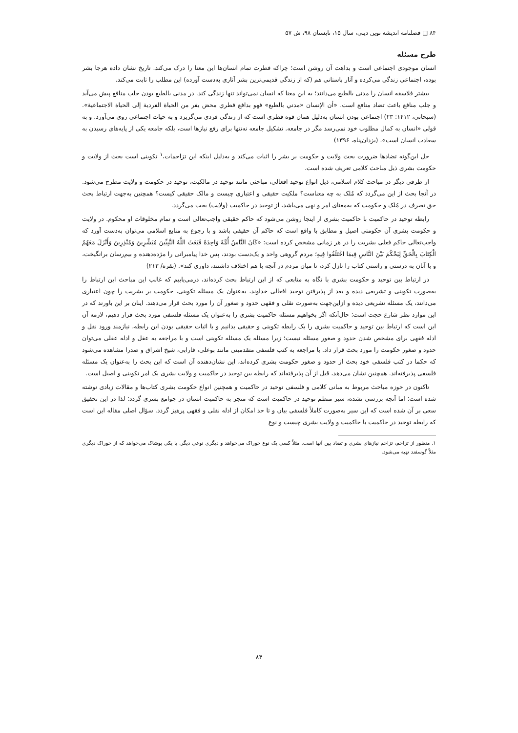۸۴ □ فصلنامه اندیشه نوین دینی، سال ۱۵، تابستان ۹۸، ش ۵۷
طرح مسئله
انسان موجودی اجتماعی است و بداهت آن روشن است؛ چراکه فطرت تمام انسان‌ها این معنا را درک می‌کند. تاریخ نشان داده هرجا بشر بوده، اجتماعی زندگی می‌کرده و آثار باستانی هم (که از زندگی قدیمی‌ترین بشر آثاری به‌دست آورده) این مطلب را ثابت می‌کند.
بیشتر فلاسفه انسان را مدنی بالطبع می‌دانند؛ به این معنا که انسان نمی‌تواند تنها زندگی کند. در مدنی بالطبع بودن جلب منافع پیش می‌آید و جلب منافع باعث تضاد منافع است. «أن الإنسان «مدني بالطبع» فهو بدافع فطري محض يفر من الحياة الفردية إلى الحياة الاجتماعية». (سبحانی، ۱۴۱۲: ۲۳) اجتماعی بودن انسان به‌دلیل همان قوه فطری است که از زندگی فردی می‌گریزد و به حیات اجتماعی روی می‌آورد. و به قولی «انسان به کمال مطلوب خود نمی‌رسد مگر در جامعه. تشکیل جامعه نه‌تنها برای رفع نیازها است، بلکه جامعه یکی از پایه‌های رسیدن به سعادت انسان است». (یزدان‌پناه، ۱۳۹۶)
حل این‌گونه تضادها ضرورت بحث ولایت و حکومت بر بشر را اثبات می‌کند و به‌دلیل اینکه این تزاحمات،<sup>۱</sup> تکوینی است بحث از ولایت و حکومت بشری ذیل مباحث کلامی تعریف شده است.
از طرفی دیگر در مباحث کلام اسلامی، ذیل انواع توحید افعالی، مباحثی مانند توحید در مالکیت، توحید در حکومت و ولایت مطرح می‌شود. در آنجا بحث از این می‌گردد که مُلک به چه معناست؟ ملکیت حقیقی و اعتباری چیست و مالک حقیقی کیست؟ همچنین به‌جهت ارتباط بحث حق تصرف در مُلک و حکومت که به‌معنای امر و نهی می‌باشد، از توحید در حاکمیت (ولایت) بحث می‌گردد.
رابطه توحید در حاکمیت با حاکمیت بشری از اینجا روشن می‌شود که حاکم حقیقی واجب‌تعالی است و تمام مخلوقات او محکوم. در ولایت و حکومت بشری آن حکومتی اصیل و مطابق با واقع است که حاکم آن حقیقی باشد و با رجوع به منابع اسلامی می‌توان به‌دست آورد که واجب‌تعالی حاکم فعلی بشریت را در هر زمانی مشخص کرده است: «كَانَ النَّاسُ أُمَّةً وَاحِدَةً فَبَعَثَ اللَّهُ النَّبِيِّينَ مُبَشِّرِينَ وَمُنْذِرِينَ وَأَنْزَلَ مَعَهُمُ الْكِتَابَ بِالْحَقِّ لِيَحْكُمَ بَيْنَ النَّاسِ فِيمَا اخْتَلَفُوا فِيهِ؛ مردم گروهی واحد و یک‌دست بودند، پس خدا پیامبرانی را مژده‌دهنده و بیم‌رسان برانگیخت، و با آنان به درستی و راستی کتاب را نازل کرد، تا میان مردم در آنچه با هم اختلاف داشتند، داوری کند». (بقره/ ۲۱۳)
در ارتباط بین توحید و حکومت بشری با نگاه به منابعی که از این ارتباط بحث کرده‌اند، درمی‌یابیم که غالب این مباحث این ارتباط را به‌صورت تکوینی و تشریعی دیده و بعد از پذیرفتن توحید افعالی خداوند، به‌عنوان یک مسئله تکوینی، حکومت بر بشریت را چون اعتباری می‌دانند، یک مسئله تشریعی دیده و ازاین‌جهت به‌صورت نقلی و فقهی حدود و صغور آن را مورد بحث قرار می‌دهند. اینان بر این باورند که در این موارد نظر شارع حجت است؛ حال‌آنکه اگر بخواهیم مسئله حاکمیت بشری را به‌عنوان یک مسئله فلسفی مورد بحث قرار دهیم، لازمه آن این است که ارتباط بین توحید و حاکمیت بشری را یک رابطه تکوینی و حقیقی بدانیم و با اثبات حقیقی بودن این رابطه، نیازمند ورود نقل و ادله فقهی برای مشخص شدن حدود و صغور مسئله نیست؛ زیرا مسئله یک مسئله تکوینی است و با مراجعه به عقل و ادله عقلی می‌توان حدود و صغور حکومت را مورد بحث قرار داد. با مراجعه به کتب فلسفی متقدمینی مانند بوعلی، فارابی، شیخ اشراق و صدرا مشاهده می‌شود که حکما در کتب فلسفی خود بحث از حدود و صغور حکومت بشری کرده‌اند، این نشان‌دهنده آن است که این بحث را به‌عنوان یک مسئله فلسفی پذیرفته‌اند. همچنین نشان می‌دهد، قبل از آن پذیرفته‌اند که رابطه بین توحید در حاکمیت و ولایت بشری یک امر تکوینی و اصیل است.
تاکنون در حوزه مباحث مربوط به مبانی کلامی و فلسفی توحید در حاکمیت و همچنین انواع حکومت بشری کتاب‌ها و مقالات زیادی نوشته شده است؛ اما آنچه بررسی نشده، سیر منظم توحید در حاکمیت است که منجر به حاکمیت انسان در جوامع بشری گردد؛ لذا در این تحقیق سعی بر آن شده است که این سیر به‌صورت کاملاً فلسفی بیان و تا حد امکان از ادله نقلی و فقهی پرهیز گردد. سؤال اصلی مقاله این است که رابطه توحید در حاکمیت با حاکمیت و ولایت بشری چیست و نوع
۱. منظور از تزاحم، تزاحم نیازهای بشری و تضاد بین آنها است. مثلاً کسی یک نوع خوراک می‌خواهد و دیگری نوعی دیگر. یا یکی پوشاک می‌خواهد که از خوراک دیگری مثلاً گوسفند تهیه می‌شود.
۸۴